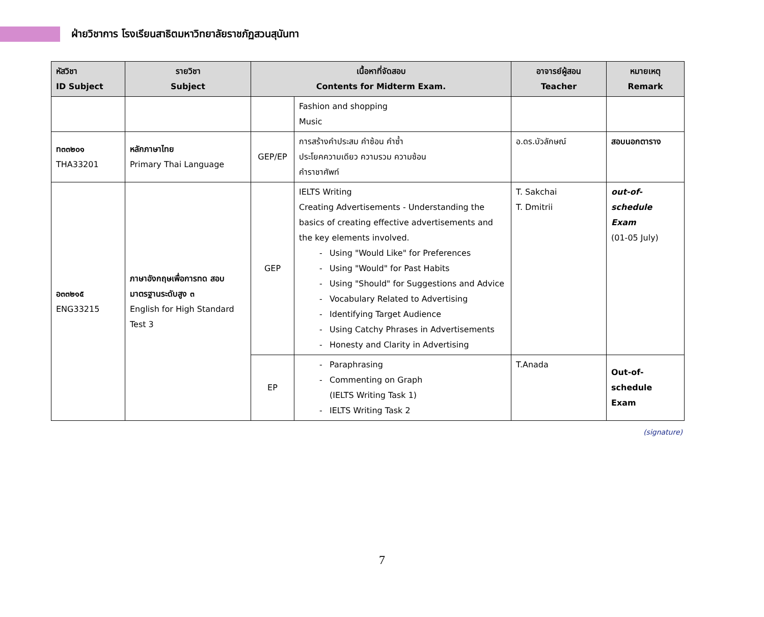ฝ่ายวิชาการ โรงเรียนสาธิตมหาวิทยาลัยราชภัฏสวนสุนันทา
| หัสวิชา ID Subject | รายวิชา Subject | เนื้อหาที่จัดสอบ Contents for Midterm Exam. | | อาจารย์ผู้สอน Teacher | หมายเหตุ Remark |
| --- | --- | --- | --- | --- | --- |
| | | | Fashion and shopping Music | | |
| ท๓๓๒๐๑ THA33201 | หลักภาษาไทย Primary Thai Language | GEP/EP | การสร้างคำประสม คำซ้อน คำซ้ำ ประโยคความเดียว ความรวม ความซ้อน คำราชาศัพท์ | อ.ดร.บัวลักษณ์ | สอบนอกตาราง |
| อ๓๓๒๑๕ ENG33215 | ภาษาอังกฤษเพื่อการทด สอบมาตรฐานระดับสูง ๓ English for High Standard Test 3 | GEP | IELTS Writing Creating Advertisements - Understanding the basics of creating effective advertisements and the key elements involved. - Using "Would Like" for Preferences - Using "Would" for Past Habits - Using "Should" for Suggestions and Advice - Vocabulary Related to Advertising - Identifying Target Audience - Using Catchy Phrases in Advertisements - Honesty and Clarity in Advertising | T. Sakchai T. Dmitrii | out-of-schedule Exam (01-05 July) |
| | | EP | - Paraphrasing - Commenting on Graph (IELTS Writing Task 1) - IELTS Writing Task 2 | T.Anada | Out-of-schedule Exam |
(signature)
7